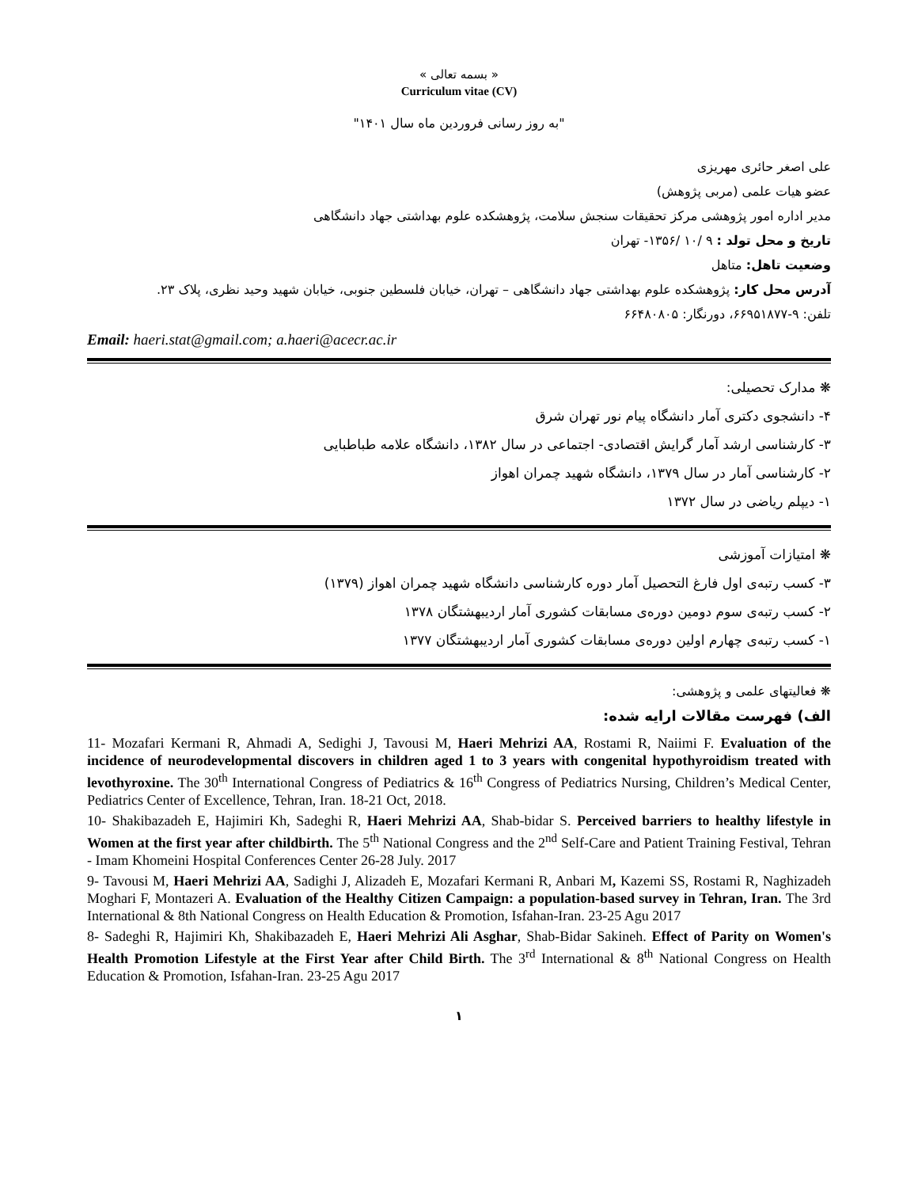« بسمه تعالی »
Curriculum vitae (CV)
"به روز رسانی فروردین ماه سال ۱۴۰۱"
علی اصغر حائری مهریزی
عضو هیات علمی (مربی پژوهش)
مدیر اداره امور پژوهشی مرکز تحقیقات سنجش سلامت، پژوهشکده علوم بهداشتی جهاد دانشگاهی
تاریخ و محل تولد : ۹ /۱۰ /۱۳۵۶- تهران
وضعیت تاهل: متاهل
آدرس محل کار: پژوهشکده علوم بهداشتی جهاد دانشگاهی – تهران، خیابان فلسطین جنوبی، خیابان شهید وحید نظری، پلاک ۲۳.
تلفن: ۹-۶۶۹۵۱۸۷۷، دورنگار: ۶۶۴۸۰۸۰۵
Email: haeri.stat@gmail.com; a.haeri@acecr.ac.ir
❋ مدارک تحصیلی:
۴- دانشجوی دکتری آمار دانشگاه پیام نور تهران شرق
۳- کارشناسی ارشد آمار گرایش اقتصادی- اجتماعی در سال ۱۳۸۲، دانشگاه علامه طباطبایی
۲- کارشناسی آمار در سال ۱۳۷۹، دانشگاه شهید چمران اهواز
۱- دیپلم ریاضی در سال ۱۳۷۲
❋ امتیازات آموزشی
۳- کسب رتبه‌ی اول فارغ التحصیل آمار دوره کارشناسی دانشگاه شهید چمران اهواز (۱۳۷۹)
۲- کسب رتبه‌ی سوم دومین دوره‌ی مسابقات کشوری آمار اردیبهشتگان ۱۳۷۸
۱- کسب رتبه‌ی چهارم اولین دوره‌ی مسابقات کشوری آمار اردیبهشتگان ۱۳۷۷
❋ فعالیتهای علمی و پژوهشی:
الف) فهرست مقالات ارایه شده:
11- Mozafari Kermani R, Ahmadi A, Sedighi J, Tavousi M, Haeri Mehrizi AA, Rostami R, Naiimi F. Evaluation of the incidence of neurodevelopmental discovers in children aged 1 to 3 years with congenital hypothyroidism treated with levothyroxine. The 30<sup>th</sup> International Congress of Pediatrics & 16<sup>th</sup> Congress of Pediatrics Nursing, Children’s Medical Center, Pediatrics Center of Excellence, Tehran, Iran. 18-21 Oct, 2018.
10- Shakibazadeh E, Hajimiri Kh, Sadeghi R, Haeri Mehrizi AA, Shab-bidar S. Perceived barriers to healthy lifestyle in Women at the first year after childbirth. The 5<sup>th</sup> National Congress and the 2<sup>nd</sup> Self-Care and Patient Training Festival, Tehran - Imam Khomeini Hospital Conferences Center 26-28 July. 2017
9- Tavousi M, Haeri Mehrizi AA, Sadighi J, Alizadeh E, Mozafari Kermani R, Anbari M, Kazemi SS, Rostami R, Naghizadeh Moghari F, Montazeri A. Evaluation of the Healthy Citizen Campaign: a population-based survey in Tehran, Iran. The 3rd International & 8th National Congress on Health Education & Promotion, Isfahan-Iran. 23-25 Agu 2017
8- Sadeghi R, Hajimiri Kh, Shakibazadeh E, Haeri Mehrizi Ali Asghar, Shab-Bidar Sakineh. Effect of Parity on Women's Health Promotion Lifestyle at the First Year after Child Birth. The 3<sup>rd</sup> International & 8<sup>th</sup> National Congress on Health Education & Promotion, Isfahan-Iran. 23-25 Agu 2017
۱